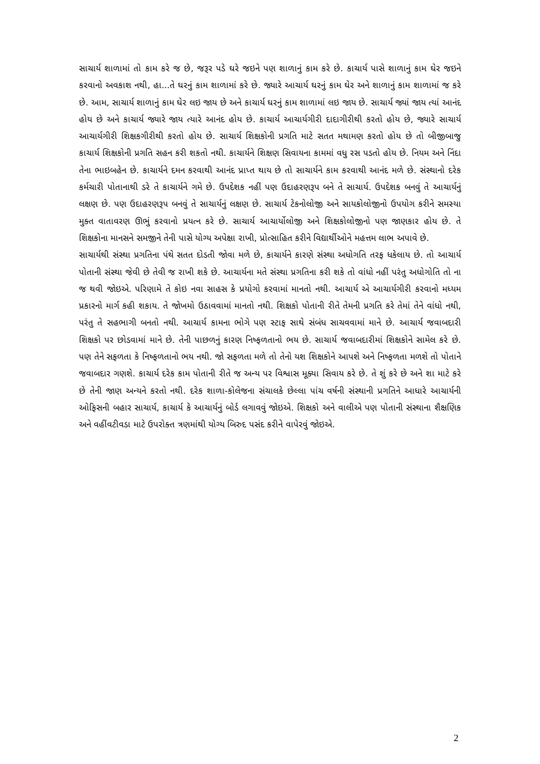સાચાર્ય શાળામાં તો કામ કરે જ છે, જરૂર પડે ઘરે જઇને પણ શાળાનું કામ કરે છે. કાચાર્ય પાસે શાળાનું કામ ઘેર જઇને કરવાનો અવકાશ નથી, હા...તે ઘરનું કામ શાળામાં કરે છે. જ્યારે આચાર્ય ઘરનું કામ ઘેર અને શાળાનું કામ શાળામાં જ કરે છે. આમ, સાચાર્ય શાળાનું કામ ઘેર લઇ જાય છે અને કાચાર્ય ઘરનું કામ શાળામાં લઇ જાય છે. સાચાર્ય જ્યાં જાય ત્યાં આનંદ હોય છે અને કાચાર્ય જ્યારે જાય ત્યારે આનંદ હોય છે. કાચાર્ય આચાર્યગીરી દાદાગીરીથી કરતો હોય છે, જ્યારે સાચાર્ય આચાર્યગીરી શિક્ષકગીરીથી કરતો હોય છે. સાચાર્ય શિક્ષકોની પ્રગતિ માટે સતત મથામણ કરતો હોય છે તો બીજીબાજુ કાચાર્ય શિક્ષકોની પ્રગતિ સહન કરી શકતો નથી. કાચાર્યને શિક્ષણ સિવાયના કામમાં વધુ રસ પડતો હોય છે. નિયમ અને નિંદા તેના ભાઇબહેન છે. કાચાર્યને દમન કરવાથી આનંદ પ્રાપ્ત થાય છે તો સાચાર્યને કામ કરવાથી આનંદ મળે છે. સંસ્થાનો દરેક કર્મચારી પોતાનાથી ડરે તે કાચાર્યને ગમે છે. ઉપદેશક નહીં પણ ઉદાહરણરૂપ બને તે સાચાર્ય. ઉપદેશક બનવું તે આચાર્યનું લક્ષણ છે. પણ ઉદાહરણરૂપ બનવું તે સાચાર્યનું લક્ષણ છે. સાચાર્ય ટેકનોલોજી અને સાયકોલોજીનો ઉપયોગ કરીને સમસ્યા મુક્ત વાતાવરણ ઊભું કરવાનો પ્રયત્ન કરે છે. સાચાર્ય આચાર્યોલોજી અને શિક્ષકોલોજીનો પણ જાણકાર હોય છે. તે શિક્ષકોના માનસને સમજીને તેની પાસે યોગ્ય અપેક્ષા રાખી, પ્રોત્સાહિત કરીને વિદ્યાર્થીઓને મહત્તમ લાભ અપાવે છે.
સાચાર્યથી સંસ્થા પ્રગતિના પંથે સતત દોડતી જોવા મળે છે, કાચાર્યને કારણે સંસ્થા અધોગતિ તરફ ધકેલાય છે. તો આચાર્ય પોતાની સંસ્થા જેવી છે તેવી જ રાખી શકે છે. આચાર્યના મતે સંસ્થા પ્રગતિના કરી શકે તો વાંધો નહીં પરંતુ અધોગોતિ તો ના જ થવી જોઇએ. પરિણામે તે કોઇ નવા સાહસ કે પ્રયોગો કરવામાં માનતો નથી. આચાર્ય એ આચાર્યગીરી કરવાનો મધ્યમ પ્રકારનો માર્ગ કહી શકાય. તે જોખમો ઉઠાવવામાં માનતો નથી. શિક્ષકો પોતાની રીતે તેમની પ્રગતિ કરે તેમાં તેને વાંધો નથી, પરંતુ તે સહભાગી બનતો નથી. આચાર્ય કામના ભોગે પણ સ્ટાફ સાથે સંબંધ સાચવવામાં માને છે. આચાર્ય જવાબદારી શિક્ષકો પર છોડવામાં માને છે. તેની પાછળનું કારણ નિષ્ફળતાનો ભય છે. સાચાર્ય જવાબદારીમાં શિક્ષકોને સામેલ કરે છે. પણ તેને સફળતા કે નિષ્ફળતાનો ભય નથી. જો સફળતા મળે તો તેનો યશ શિક્ષકોને આપશે અને નિષ્ફળતા મળશે તો પોતાને જવાબદાર ગણશે. કાચાર્ય દરેક કામ પોતાની રીતે જ અન્ય પર વિશ્વાસ મૂક્યા સિવાય કરે છે. તે શું કરે છે અને શા માટે કરે છે તેની જાણ અન્યને કરતો નથી. દરેક શાળા-કોલેજના સંચાલકે છેલ્લા પાંચ વર્ષની સંસ્થાની પ્રગતિને આધારે આચાર્યની ઓફિસની બહાર સાચાર્ય, કાચાર્ય કે આચાર્યનું બોર્ડ લગાવવું જોઇએ. શિક્ષકો અને વાલીએ પણ પોતાની સંસ્થાના શૈક્ષણિક અને વહીંવટીવડા માટે ઉપરોક્ત ત્રણમાંથી યોગ્ય બિરુદ પસંદ કરીને વાપેરવું જોઇએ.
2